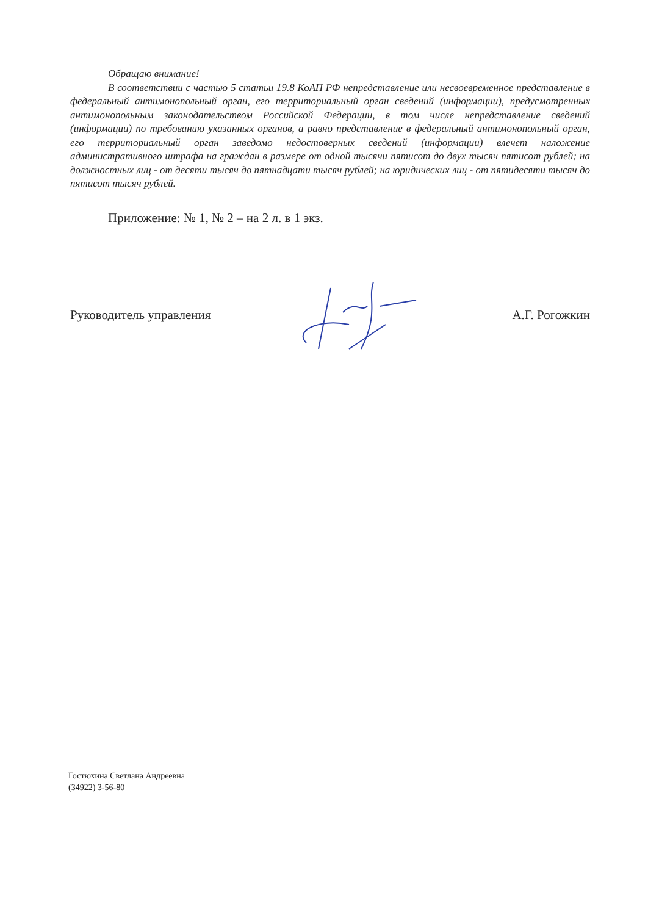Обращаю внимание!
В соответствии с частью 5 статьи 19.8 КоАП РФ непредставление или несвоевременное представление в федеральный антимонопольный орган, его территориальный орган сведений (информации), предусмотренных антимонопольным законодательством Российской Федерации, в том числе непредставление сведений (информации) по требованию указанных органов, а равно представление в федеральный антимонопольный орган, его территориальный орган заведомо недостоверных сведений (информации) влечет наложение административного штрафа на граждан в размере от одной тысячи пятисот до двух тысяч пятисот рублей; на должностных лиц - от десяти тысяч до пятнадцати тысяч рублей; на юридических лиц - от пятидесяти тысяч до пятисот тысяч рублей.
Приложение: № 1, № 2 – на 2 л. в 1 экз.
Руководитель управления А.Г. Рогожкин
Гостюхина Светлана Андреевна
(34922) 3-56-80